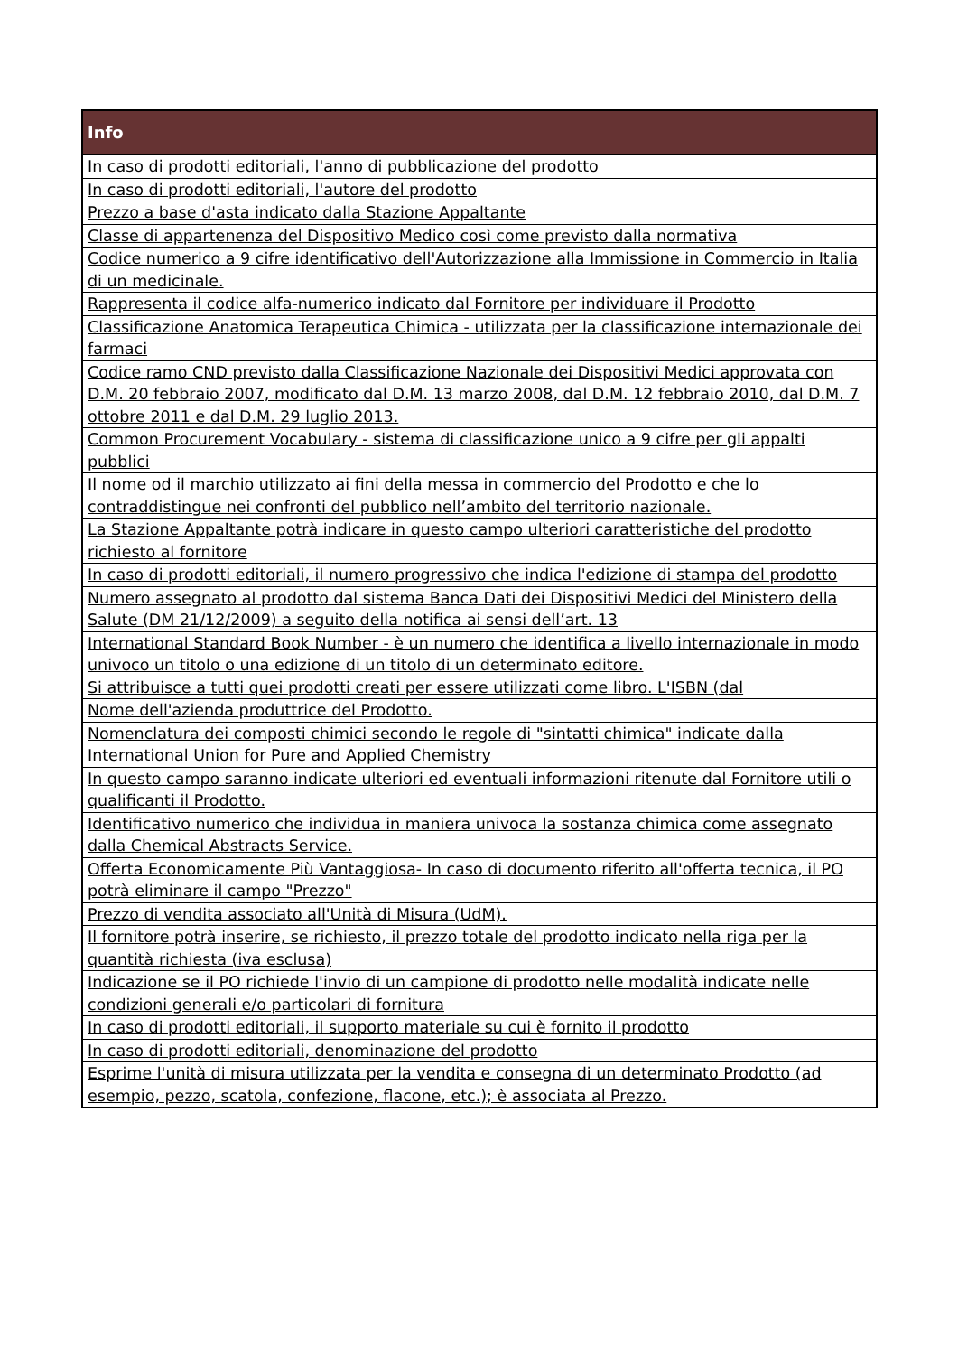| Info |
| --- |
| In caso di prodotti editoriali, l'anno di pubblicazione del prodotto |
| In caso di prodotti editoriali, l'autore del prodotto |
| Prezzo a base d'asta indicato dalla Stazione Appaltante |
| Classe di appartenenza del Dispositivo Medico così come previsto dalla normativa |
| Codice numerico a 9 cifre identificativo dell'Autorizzazione alla Immissione in Commercio in Italia di un medicinale. |
| Rappresenta il codice alfa-numerico indicato dal Fornitore per individuare il Prodotto |
| Classificazione Anatomica Terapeutica Chimica - utilizzata per la classificazione internazionale dei farmaci |
| Codice ramo CND previsto dalla Classificazione Nazionale dei Dispositivi Medici approvata con D.M. 20 febbraio 2007, modificato dal D.M. 13 marzo 2008, dal D.M. 12 febbraio 2010, dal D.M. 7 ottobre 2011 e dal D.M. 29 luglio 2013. |
| Common Procurement Vocabulary - sistema di classificazione unico a 9 cifre per gli appalti pubblici |
| Il nome od il marchio utilizzato ai fini della messa in commercio del Prodotto e che lo contraddistingue nei confronti del pubblico nell’ambito del territorio nazionale. |
| La Stazione Appaltante potrà indicare in questo campo ulteriori caratteristiche del prodotto richiesto al fornitore |
| In caso di prodotti editoriali, il numero progressivo che indica l'edizione di stampa del prodotto |
| Numero assegnato al prodotto dal sistema Banca Dati dei Dispositivi Medici del Ministero della Salute (DM 21/12/2009) a seguito della notifica ai sensi dell’art. 13 |
| International Standard Book Number - è un numero che identifica a livello internazionale in modo univoco un titolo o una edizione di un titolo di un determinato editore. Si attribuisce a tutti quei prodotti creati per essere utilizzati come libro. L'ISBN (dal |
| Nome dell'azienda produttrice del Prodotto. |
| Nomenclatura dei composti chimici secondo le regole di "sintatti chimica" indicate dalla International Union for Pure and Applied Chemistry |
| In questo campo saranno indicate ulteriori ed eventuali informazioni ritenute dal Fornitore utili o qualificanti il Prodotto. |
| Identificativo numerico che individua in maniera univoca la sostanza chimica come assegnato dalla Chemical Abstracts Service. |
| Offerta Economicamente Più Vantaggiosa- In caso di documento riferito all'offerta tecnica, il PO potrà eliminare il campo "Prezzo" |
| Prezzo di vendita associato all'Unità di Misura (UdM). |
| Il fornitore potrà inserire, se richiesto, il prezzo totale del prodotto indicato nella riga per la quantità richiesta (iva esclusa) |
| Indicazione se il PO richiede l'invio di un campione di prodotto nelle modalità indicate nelle condizioni generali e/o particolari di fornitura |
| In caso di prodotti editoriali, il supporto materiale su cui è fornito il prodotto |
| In caso di prodotti editoriali, denominazione del prodotto |
| Esprime l'unità di misura utilizzata per la vendita e consegna di un determinato Prodotto (ad esempio, pezzo, scatola, confezione, flacone, etc.); è associata al Prezzo. |